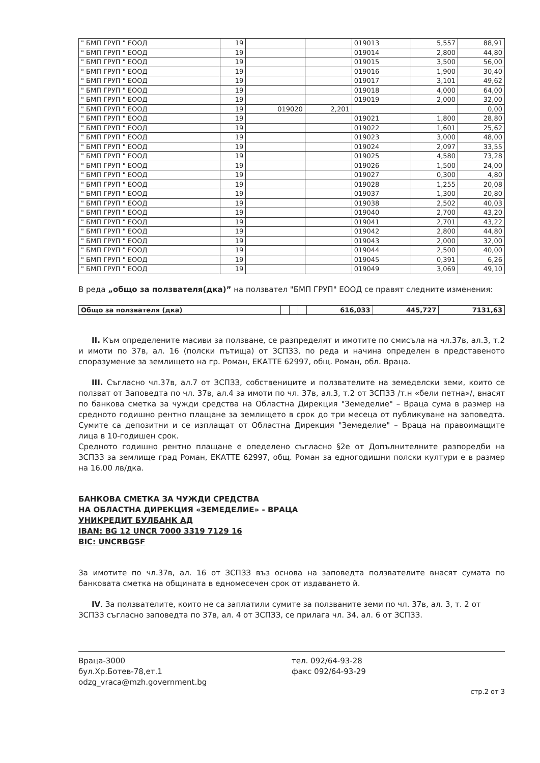| " БМП ГРУП " ЕООД | 19 | | | 019013 | 5,557 | 88,91 |
| " БМП ГРУП " ЕООД | 19 | | | 019014 | 2,800 | 44,80 |
| " БМП ГРУП " ЕООД | 19 | | | 019015 | 3,500 | 56,00 |
| " БМП ГРУП " ЕООД | 19 | | | 019016 | 1,900 | 30,40 |
| " БМП ГРУП " ЕООД | 19 | | | 019017 | 3,101 | 49,62 |
| " БМП ГРУП " ЕООД | 19 | | | 019018 | 4,000 | 64,00 |
| " БМП ГРУП " ЕООД | 19 | | | 019019 | 2,000 | 32,00 |
| " БМП ГРУП " ЕООД | 19 | 019020 | 2,201 | | | 0,00 |
| " БМП ГРУП " ЕООД | 19 | | | 019021 | 1,800 | 28,80 |
| " БМП ГРУП " ЕООД | 19 | | | 019022 | 1,601 | 25,62 |
| " БМП ГРУП " ЕООД | 19 | | | 019023 | 3,000 | 48,00 |
| " БМП ГРУП " ЕООД | 19 | | | 019024 | 2,097 | 33,55 |
| " БМП ГРУП " ЕООД | 19 | | | 019025 | 4,580 | 73,28 |
| " БМП ГРУП " ЕООД | 19 | | | 019026 | 1,500 | 24,00 |
| " БМП ГРУП " ЕООД | 19 | | | 019027 | 0,300 | 4,80 |
| " БМП ГРУП " ЕООД | 19 | | | 019028 | 1,255 | 20,08 |
| " БМП ГРУП " ЕООД | 19 | | | 019037 | 1,300 | 20,80 |
| " БМП ГРУП " ЕООД | 19 | | | 019038 | 2,502 | 40,03 |
| " БМП ГРУП " ЕООД | 19 | | | 019040 | 2,700 | 43,20 |
| " БМП ГРУП " ЕООД | 19 | | | 019041 | 2,701 | 43,22 |
| " БМП ГРУП " ЕООД | 19 | | | 019042 | 2,800 | 44,80 |
| " БМП ГРУП " ЕООД | 19 | | | 019043 | 2,000 | 32,00 |
| " БМП ГРУП " ЕООД | 19 | | | 019044 | 2,500 | 40,00 |
| " БМП ГРУП " ЕООД | 19 | | | 019045 | 0,391 | 6,26 |
| " БМП ГРУП " ЕООД | 19 | | | 019049 | 3,069 | 49,10 |
В реда „общо за ползвателя(дка)” на ползвател "БМП ГРУП" ЕООД се правят следните изменения:
| Общо за ползвателя (дка) | | | | 616,033 | 445,727 | 7131,63 |
II. Към определените масиви за ползване, се разпределят и имотите по смисъла на чл.37в, ал.3, т.2 и имоти по 37в, ал. 16 (полски пътища) от ЗСПЗЗ, по реда и начина определен в представеното споразумение за землището на гр. Роман, ЕКАТТЕ 62997, общ. Роман, обл. Враца.
III. Съгласно чл.37в, ал.7 от ЗСПЗЗ, собствениците и ползвателите на земеделски земи, които се ползват от Заповедта по чл. 37в, ал.4 за имоти по чл. 37в, ал.3, т.2 от ЗСПЗЗ /т.н «бели петна»/, внасят по банкова сметка за чужди средства на Областна Дирекция "Земеделие" – Враца сума в размер на средното годишно рентно плащане за землището в срок до три месеца от публикуване на заповедта. Сумите са депозитни и се изплащат от Областна Дирекция "Земеделие" – Враца на правоимащите лица в 10-годишен срок.
Средното годишно рентно плащане е опеделено съгласно §2е от Допълнителните разпоредби на ЗСПЗЗ за землище град Роман, ЕКАТТЕ 62997, общ. Роман за едногодишни полски култури е в размер на 16.00 лв/дка.
БАНКОВА СМЕТКА ЗА ЧУЖДИ СРЕДСТВА
НА ОБЛАСТНА ДИРЕКЦИЯ «ЗЕМЕДЕЛИЕ» - ВРАЦА
УНИКРЕДИТ БУЛБАНК АД
IBAN: BG 12 UNCR 7000 3319 7129 16
BIC: UNCRBGSF
За имотите по чл.37в, ал. 16 от ЗСПЗЗ въз основа на заповедта ползвателите внасят сумата по банковата сметка на общината в едномесечен срок от издаването й.
IV. За ползвателите, които не са заплатили сумите за ползваните земи по чл. 37в, ал. 3, т. 2 от ЗСПЗЗ съгласно заповедта по 37в, ал. 4 от ЗСПЗЗ, се прилага чл. 34, ал. 6 от ЗСПЗЗ.
Враца-3000
бул.Хр.Ботев-78,ет.1
odzg_vraca@mzh.government.bg
тел. 092/64-93-28
факс 092/64-93-29
стр.2 от 3